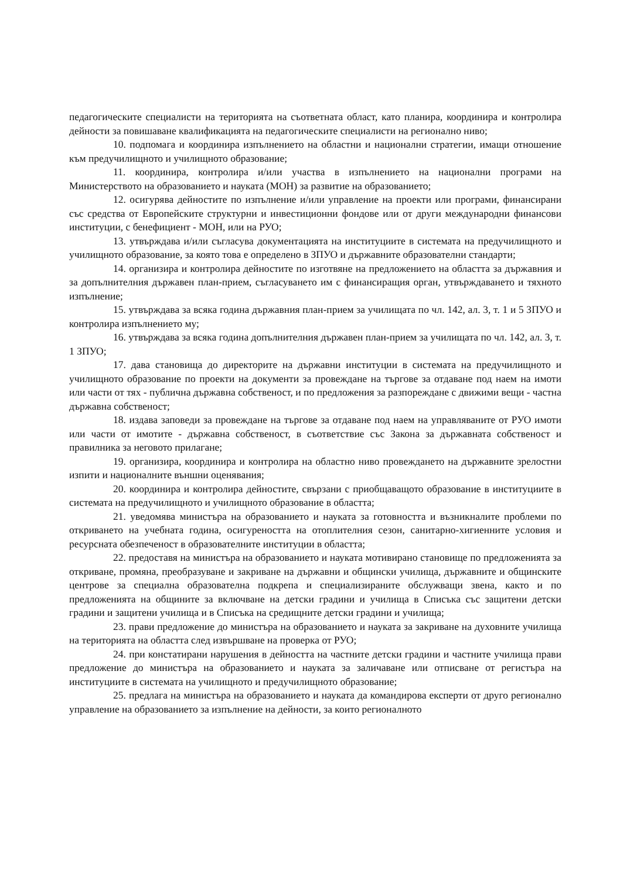педагогическите специалисти на територията на съответната област, като планира, координира и контролира дейности за повишаване квалификацията на педагогическите специалисти на регионално ниво;
10. подпомага и координира изпълнението на областни и национални стратегии, имащи отношение към предучилищното и училищното образование;
11. координира, контролира и/или участва в изпълнението на национални програми на Министерството на образованието и науката (МОН) за развитие на образованието;
12. осигурява дейностите по изпълнение и/или управление на проекти или програми, финансирани със средства от Европейските структурни и инвестиционни фондове или от други международни финансови институции, с бенефициент - МОН, или на РУО;
13. утвърждава и/или съгласува документацията на институциите в системата на предучилищното и училищното образование, за която това е определено в ЗПУО и държавните образователни стандарти;
14. организира и контролира дейностите по изготвяне на предложението на областта за държавния и за допълнителния държавен план-прием, съгласуването им с финансиращия орган, утвърждаването и тяхното изпълнение;
15. утвърждава за всяка година държавния план-прием за училищата по чл. 142, ал. 3, т. 1 и 5 ЗПУО и контролира изпълнението му;
16. утвърждава за всяка година допълнителния държавен план-прием за училищата по чл. 142, ал. 3, т. 1 ЗПУО;
17. дава становища до директорите на държавни институции в системата на предучилищното и училищното образование по проекти на документи за провеждане на търгове за отдаване под наем на имоти или части от тях - публична държавна собственост, и по предложения за разпореждане с движими вещи - частна държавна собственост;
18. издава заповеди за провеждане на търгове за отдаване под наем на управляваните от РУО имоти или части от имотите - държавна собственост, в съответствие със Закона за държавната собственост и правилника за неговото прилагане;
19. организира, координира и контролира на областно ниво провеждането на държавните зрелостни изпити и националните външни оценявания;
20. координира и контролира дейностите, свързани с приобщаващото образование в институциите в системата на предучилищното и училищното образование в областта;
21. уведомява министъра на образованието и науката за готовността и възникналите проблеми по откриването на учебната година, осигуреността на отоплителния сезон, санитарно-хигиенните условия и ресурсната обезпеченост в образователните институции в областта;
22. предоставя на министъра на образованието и науката мотивирано становище по предложенията за откриване, промяна, преобразуване и закриване на държавни и общински училища, държавните и общинските центрове за специална образователна подкрепа и специализираните обслужващи звена, както и по предложенията на общините за включване на детски градини и училища в Списъка със защитени детски градини и защитени училища и в Списъка на средищните детски градини и училища;
23. прави предложение до министъра на образованието и науката за закриване на духовните училища на територията на областта след извършване на проверка от РУО;
24. при констатирани нарушения в дейността на частните детски градини и частните училища прави предложение до министъра на образованието и науката за заличаване или отписване от регистъра на институциите в системата на училищното и предучилищното образование;
25. предлага на министъра на образованието и науката да командирова експерти от друго регионално управление на образованието за изпълнение на дейности, за които регионалното